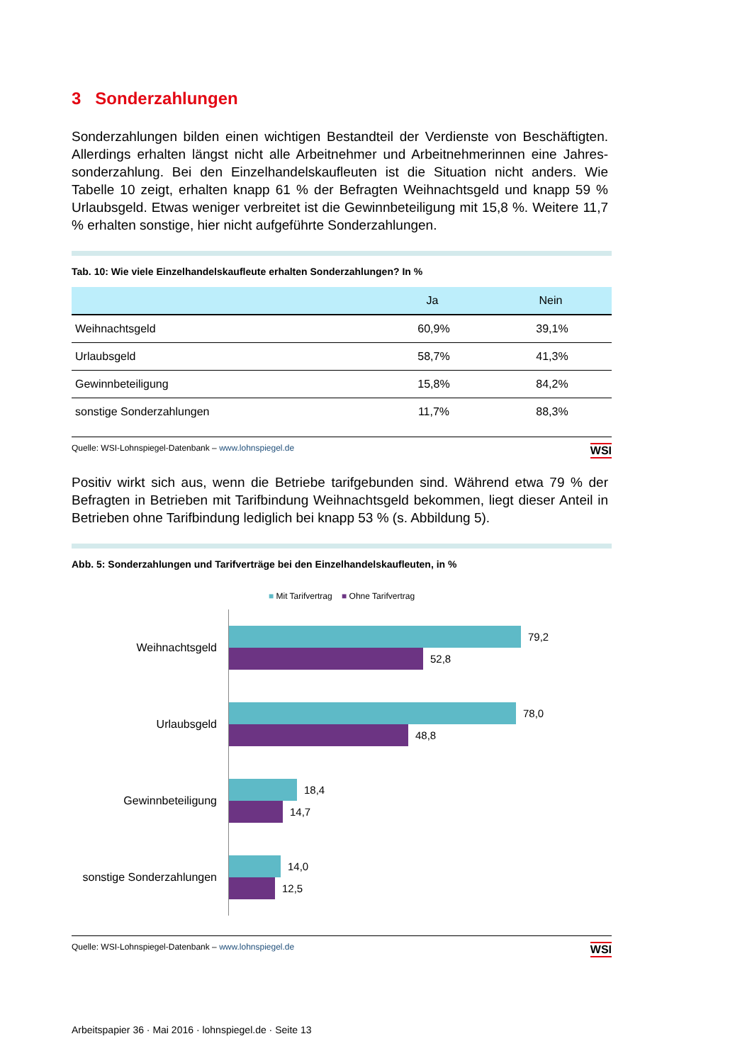3 Sonderzahlungen
Sonderzahlungen bilden einen wichtigen Bestandteil der Verdienste von Beschäftigten. Allerdings erhalten längst nicht alle Arbeitnehmer und Arbeitnehmerinnen eine Jahres­sonderzahlung. Bei den Einzelhandelskaufleuten ist die Situation nicht anders. Wie Tabelle 10 zeigt, erhalten knapp 61 % der Befragten Weihnachtsgeld und knapp 59 % Urlaubsgeld. Etwas weniger verbreitet ist die Gewinnbeteiligung mit 15,8 %. Weitere 11,7 % erhalten sonstige, hier nicht aufgeführte Sonderzahlungen.
Tab. 10: Wie viele Einzelhandelskaufleute erhalten Sonderzahlungen? In %
| | Ja | Nein |
| --- | --- | --- |
| Weihnachtsgeld | 60,9% | 39,1% |
| Urlaubsgeld | 58,7% | 41,3% |
| Gewinnbeteiligung | 15,8% | 84,2% |
| sonstige Sonderzahlungen | 11,7% | 88,3% |
Quelle: WSI-Lohnspiegel-Datenbank – www.lohnspiegel.de WSI
Positiv wirkt sich aus, wenn die Betriebe tarifgebunden sind. Während etwa 79 % der Befragten in Betrieben mit Tarifbindung Weihnachtsgeld bekommen, liegt dieser Anteil in Betrieben ohne Tarifbindung lediglich bei knapp 53 % (s. Abbildung 5).
Abb. 5: Sonderzahlungen und Tarifverträge bei den Einzelhandelskaufleuten, in %
■ Mit Tarifvertrag ■ Ohne Tarifvertrag
Weihnachtsgeld
79,2
52,8
Urlaubsgeld
78,0
48,8
Gewinnbeteiligung
18,4
14,7
sonstige Sonderzahlungen
14,0
12,5
Quelle: WSI-Lohnspiegel-Datenbank – www.lohnspiegel.de WSI
Arbeitspapier 36 · Mai 2016 · lohnspiegel.de · Seite 13